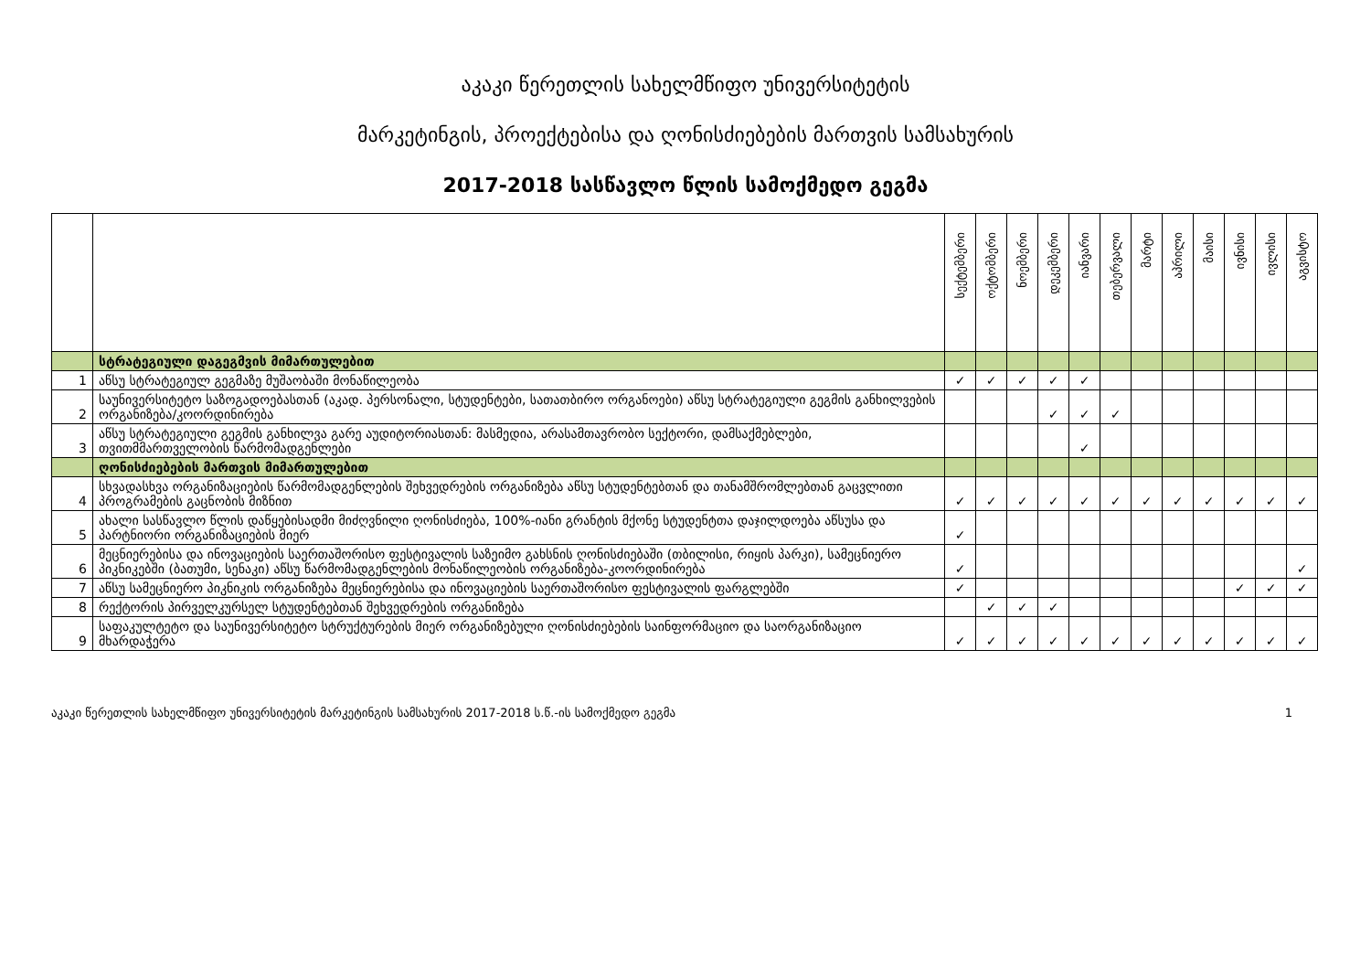აკაკი წერეთლის სახელმწიფო უნივერსიტეტის
მარკეტინგის, პროექტებისა და ღონისძიებების მართვის სამსახურის
2017-2018 სასწავლო წლის სამოქმედო გეგმა
| | | სექტემბერი | ოქტომბერი | ნოემბერი | დეკემბერი | იანვარი | თებერვალი | მარტი | აპრილი | მაისი | ივნისი | ივლისი | აგვისტო |
| | სტრატეგიული დაგეგმვის მიმართულებით | | | | | | | | | | | | |
| 1 | აწსუ სტრატეგიულ გეგმაზე მუშაობაში მონაწილეობა | ✓ | ✓ | ✓ | ✓ | ✓ | | | | | | | |
| 2 | საუნივერსიტეტო საზოგადოებასთან (აკად. პერსონალი, სტუდენტები, სათათბირო ორგანოები) აწსუ სტრატეგიული გეგმის განხილვების ორგანიზება/კოორდინირება | | | | ✓ | ✓ | ✓ | | | | | | |
| 3 | აწსუ სტრატეგიული გეგმის განხილვა გარე აუდიტორიასთან: მასმედია, არასამთავრობო სექტორი, დამსაქმებლები, თვითმმართველობის წარმომადგენლები | | | | | ✓ | | | | | | | |
| | ღონისძიებების მართვის მიმართულებით | | | | | | | | | | | | |
| 4 | სხვადასხვა ორგანიზაციების წარმომადგენლების შეხვედრების ორგანიზება აწსუ სტუდენტებთან და თანამშრომლებთან გაცვლითი პროგრამების გაცნობის მიზნით | ✓ | ✓ | ✓ | ✓ | ✓ | ✓ | ✓ | ✓ | ✓ | ✓ | ✓ | ✓ |
| 5 | ახალი სასწავლო წლის დაწყებისადმი მიძღვნილი ღონისძიება, 100%-იანი გრანტის მქონე სტუდენტთა დაჯილდოება აწსუსა და პარტნიორი ორგანიზაციების მიერ | ✓ | | | | | | | | | | | |
| 6 | მეცნიერებისა და ინოვაციების საერთაშორისო ფესტივალის საზეიმო გახსნის ღონისძიებაში (თბილისი, რიყის პარკი), სამეცნიერო პიკნიკებში (ბათუმი, სენაკი) აწსუ წარმომადგენლების მონაწილეობის ორგანიზება-კოორდინირება | ✓ | | | | | | | | | | | ✓ |
| 7 | აწსუ სამეცნიერო პიკნიკის ორგანიზება მეცნიერებისა და ინოვაციების საერთაშორისო ფესტივალის ფარგლებში | ✓ | | | | | | | | | ✓ | ✓ | ✓ |
| 8 | რექტორის პირველკურსელ სტუდენტებთან შეხვედრების ორგანიზება | | ✓ | ✓ | ✓ | | | | | | | | |
| 9 | საფაკულტეტო და საუნივერსიტეტო სტრუქტურების მიერ ორგანიზებული ღონისძიებების საინფორმაციო და საორგანიზაციო მხარდაჭერა | ✓ | ✓ | ✓ | ✓ | ✓ | ✓ | ✓ | ✓ | ✓ | ✓ | ✓ | ✓ |
აკაკი წერეთლის სახელმწიფო უნივერსიტეტის მარკეტინგის სამსახურის 2017-2018 ს.წ.-ის სამოქმედო გეგმა 1